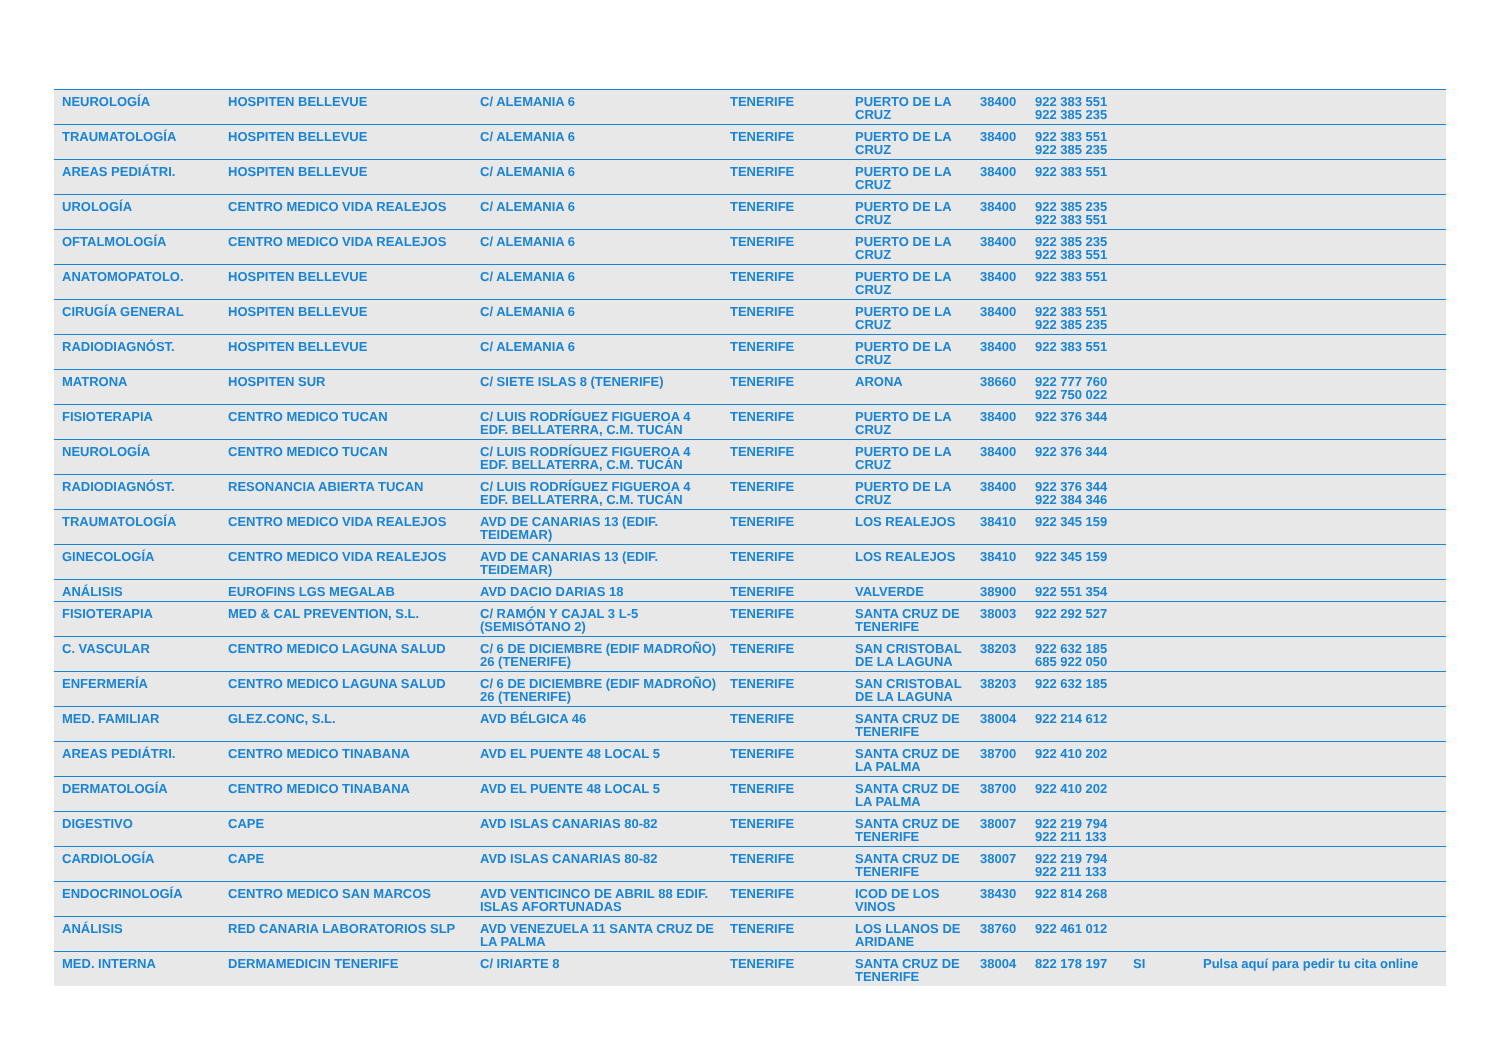| NEUROLOGÍA | HOSPITEN BELLEVUE | C/ ALEMANIA 6 | TENERIFE | PUERTO DE LA CRUZ | 38400 | 922 383 551 922 385 235 | | |
| TRAUMATOLOGÍA | HOSPITEN BELLEVUE | C/ ALEMANIA 6 | TENERIFE | PUERTO DE LA CRUZ | 38400 | 922 383 551 922 385 235 | | |
| AREAS PEDIÁTRI. | HOSPITEN BELLEVUE | C/ ALEMANIA 6 | TENERIFE | PUERTO DE LA CRUZ | 38400 | 922 383 551 | | |
| UROLOGÍA | CENTRO MEDICO VIDA REALEJOS | C/ ALEMANIA 6 | TENERIFE | PUERTO DE LA CRUZ | 38400 | 922 385 235 922 383 551 | | |
| OFTALMOLOGÍA | CENTRO MEDICO VIDA REALEJOS | C/ ALEMANIA 6 | TENERIFE | PUERTO DE LA CRUZ | 38400 | 922 385 235 922 383 551 | | |
| ANATOMOPATOLO. | HOSPITEN BELLEVUE | C/ ALEMANIA 6 | TENERIFE | PUERTO DE LA CRUZ | 38400 | 922 383 551 | | |
| CIRUGÍA GENERAL | HOSPITEN BELLEVUE | C/ ALEMANIA 6 | TENERIFE | PUERTO DE LA CRUZ | 38400 | 922 383 551 922 385 235 | | |
| RADIODIAGNÓST. | HOSPITEN BELLEVUE | C/ ALEMANIA 6 | TENERIFE | PUERTO DE LA CRUZ | 38400 | 922 383 551 | | |
| MATRONA | HOSPITEN SUR | C/ SIETE ISLAS 8 (TENERIFE) | TENERIFE | ARONA | 38660 | 922 777 760 922 750 022 | | |
| FISIOTERAPIA | CENTRO MEDICO TUCAN | C/ LUIS RODRÍGUEZ FIGUEROA 4 EDF. BELLATERRA, C.M. TUCÁN | TENERIFE | PUERTO DE LA CRUZ | 38400 | 922 376 344 | | |
| NEUROLOGÍA | CENTRO MEDICO TUCAN | C/ LUIS RODRÍGUEZ FIGUEROA 4 EDF. BELLATERRA, C.M. TUCÁN | TENERIFE | PUERTO DE LA CRUZ | 38400 | 922 376 344 | | |
| RADIODIAGNÓST. | RESONANCIA ABIERTA TUCAN | C/ LUIS RODRÍGUEZ FIGUEROA 4 EDF. BELLATERRA, C.M. TUCÁN | TENERIFE | PUERTO DE LA CRUZ | 38400 | 922 376 344 922 384 346 | | |
| TRAUMATOLOGÍA | CENTRO MEDICO VIDA REALEJOS | AVD DE CANARIAS 13 (EDIF. TEIDEMAR) | TENERIFE | LOS REALEJOS | 38410 | 922 345 159 | | |
| GINECOLOGÍA | CENTRO MEDICO VIDA REALEJOS | AVD DE CANARIAS 13 (EDIF. TEIDEMAR) | TENERIFE | LOS REALEJOS | 38410 | 922 345 159 | | |
| ANÁLISIS | EUROFINS LGS MEGALAB | AVD DACIO DARIAS 18 | TENERIFE | VALVERDE | 38900 | 922 551 354 | | |
| FISIOTERAPIA | MED & CAL PREVENTION, S.L. | C/ RAMÓN Y CAJAL 3 L-5 (SEMISÓTANO 2) | TENERIFE | SANTA CRUZ DE TENERIFE | 38003 | 922 292 527 | | |
| C. VASCULAR | CENTRO MEDICO LAGUNA SALUD | C/ 6 DE DICIEMBRE (EDIF MADROÑO) 26 (TENERIFE) | TENERIFE | SAN CRISTOBAL DE LA LAGUNA | 38203 | 922 632 185 685 922 050 | | |
| ENFERMERÍA | CENTRO MEDICO LAGUNA SALUD | C/ 6 DE DICIEMBRE (EDIF MADROÑO) 26 (TENERIFE) | TENERIFE | SAN CRISTOBAL DE LA LAGUNA | 38203 | 922 632 185 | | |
| MED. FAMILIAR | GLEZ.CONC, S.L. | AVD BÉLGICA 46 | TENERIFE | SANTA CRUZ DE TENERIFE | 38004 | 922 214 612 | | |
| AREAS PEDIÁTRI. | CENTRO MEDICO TINABANA | AVD EL PUENTE 48 LOCAL 5 | TENERIFE | SANTA CRUZ DE LA PALMA | 38700 | 922 410 202 | | |
| DERMATOLOGÍA | CENTRO MEDICO TINABANA | AVD EL PUENTE 48 LOCAL 5 | TENERIFE | SANTA CRUZ DE LA PALMA | 38700 | 922 410 202 | | |
| DIGESTIVO | CAPE | AVD ISLAS CANARIAS 80-82 | TENERIFE | SANTA CRUZ DE TENERIFE | 38007 | 922 219 794 922 211 133 | | |
| CARDIOLOGÍA | CAPE | AVD ISLAS CANARIAS 80-82 | TENERIFE | SANTA CRUZ DE TENERIFE | 38007 | 922 219 794 922 211 133 | | |
| ENDOCRINOLOGÍA | CENTRO MEDICO SAN MARCOS | AVD VENTICINCO DE ABRIL 88 EDIF. ISLAS AFORTUNADAS | TENERIFE | ICOD DE LOS VINOS | 38430 | 922 814 268 | | |
| ANÁLISIS | RED CANARIA LABORATORIOS SLP | AVD VENEZUELA 11 SANTA CRUZ DE LA PALMA | TENERIFE | LOS LLANOS DE ARIDANE | 38760 | 922 461 012 | | |
| MED. INTERNA | DERMAMEDICIN TENERIFE | C/ IRIARTE 8 | TENERIFE | SANTA CRUZ DE TENERIFE | 38004 | 822 178 197 | SI | Pulsa aquí para pedir tu cita online |